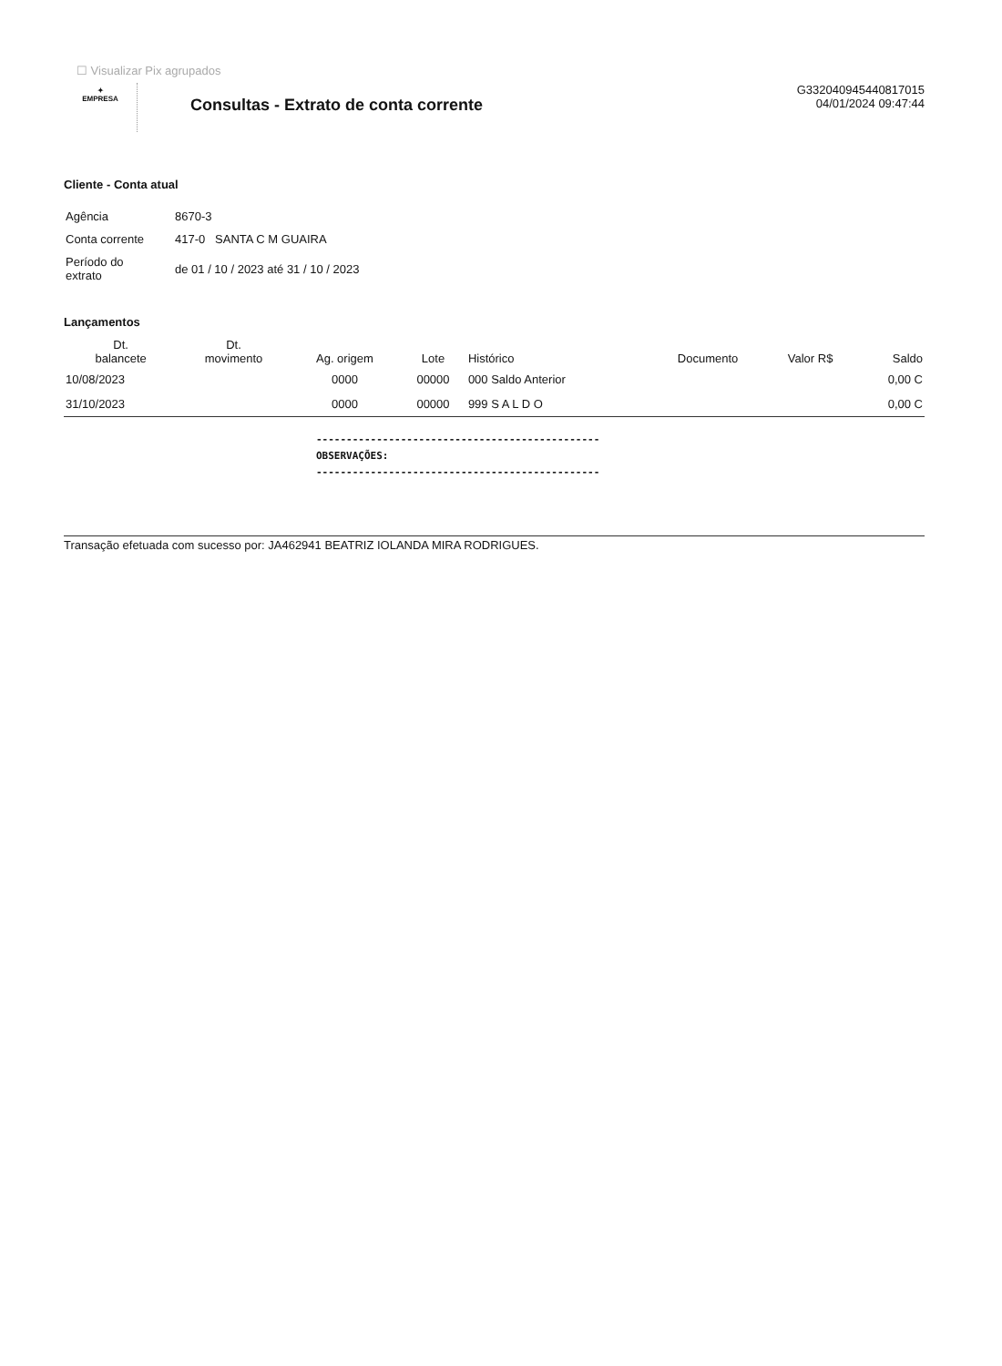☐ Visualizar Pix agrupados
✦
EMPRESA
Consultas - Extrato de conta corrente
G332040945440817015
04/01/2024 09:47:44
Cliente - Conta atual
| Agência | 8670-3 |
| Conta corrente | 417-0 SANTA C M GUAIRA |
| Período do extrato | de 01 / 10 / 2023 até 31 / 10 / 2023 |
Lançamentos
| Dt. balancete | Dt. movimento | Ag. origem | Lote | Histórico | Documento | Valor R$ | Saldo |
| --- | --- | --- | --- | --- | --- | --- | --- |
| 10/08/2023 | | 0000 | 00000 | 000 Saldo Anterior | | | 0,00 C |
| 31/10/2023 | | 0000 | 00000 | 999 S A L D O | | | 0,00 C |
-----------------------------------------------
OBSERVAÇÕES:
-----------------------------------------------
Transação efetuada com sucesso por: JA462941 BEATRIZ IOLANDA MIRA RODRIGUES.